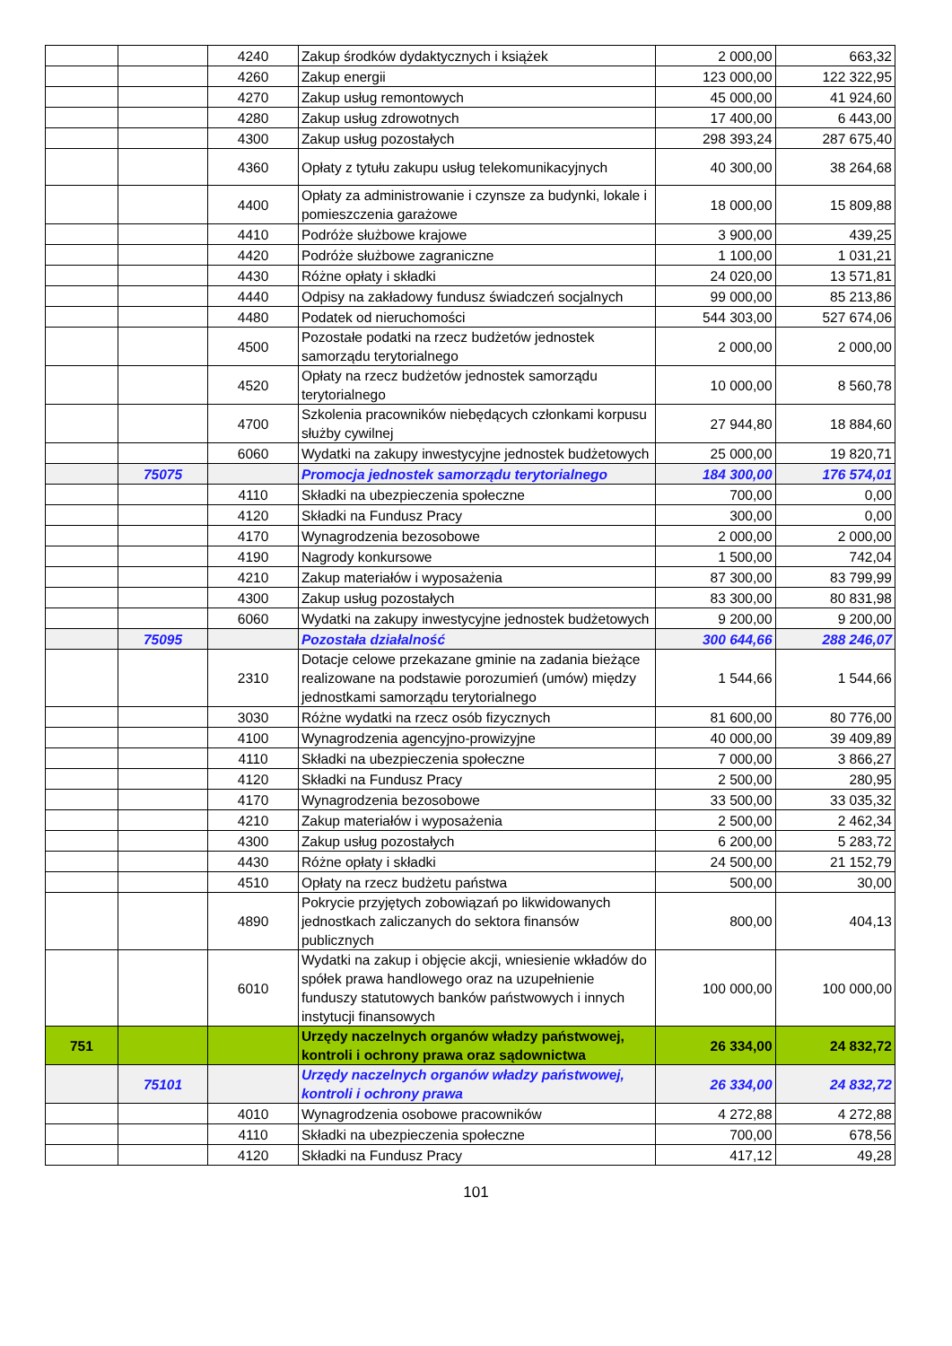| | | 4240 | Zakup środków dydaktycznych i książek | 2 000,00 | 663,32 |
| | | 4260 | Zakup energii | 123 000,00 | 122 322,95 |
| | | 4270 | Zakup usług remontowych | 45 000,00 | 41 924,60 |
| | | 4280 | Zakup usług zdrowotnych | 17 400,00 | 6 443,00 |
| | | 4300 | Zakup usług pozostałych | 298 393,24 | 287 675,40 |
| | | 4360 | Opłaty z tytułu zakupu usług telekomunikacyjnych | 40 300,00 | 38 264,68 |
| | | 4400 | Opłaty za administrowanie i czynsze za budynki, lokale i pomieszczenia garażowe | 18 000,00 | 15 809,88 |
| | | 4410 | Podróże służbowe krajowe | 3 900,00 | 439,25 |
| | | 4420 | Podróże służbowe zagraniczne | 1 100,00 | 1 031,21 |
| | | 4430 | Różne opłaty i składki | 24 020,00 | 13 571,81 |
| | | 4440 | Odpisy na zakładowy fundusz świadczeń socjalnych | 99 000,00 | 85 213,86 |
| | | 4480 | Podatek od nieruchomości | 544 303,00 | 527 674,06 |
| | | 4500 | Pozostałe podatki na rzecz budżetów jednostek samorządu terytorialnego | 2 000,00 | 2 000,00 |
| | | 4520 | Opłaty na rzecz budżetów jednostek samorządu terytorialnego | 10 000,00 | 8 560,78 |
| | | 4700 | Szkolenia pracowników niebędących członkami korpusu służby cywilnej | 27 944,80 | 18 884,60 |
| | | 6060 | Wydatki na zakupy inwestycyjne jednostek budżetowych | 25 000,00 | 19 820,71 |
| | 75075 | | Promocja jednostek samorządu terytorialnego | 184 300,00 | 176 574,01 |
| | | 4110 | Składki na ubezpieczenia społeczne | 700,00 | 0,00 |
| | | 4120 | Składki na Fundusz Pracy | 300,00 | 0,00 |
| | | 4170 | Wynagrodzenia bezosobowe | 2 000,00 | 2 000,00 |
| | | 4190 | Nagrody konkursowe | 1 500,00 | 742,04 |
| | | 4210 | Zakup materiałów i wyposażenia | 87 300,00 | 83 799,99 |
| | | 4300 | Zakup usług pozostałych | 83 300,00 | 80 831,98 |
| | | 6060 | Wydatki na zakupy inwestycyjne jednostek budżetowych | 9 200,00 | 9 200,00 |
| | 75095 | | Pozostała działalność | 300 644,66 | 288 246,07 |
| | | 2310 | Dotacje celowe przekazane gminie na zadania bieżące realizowane na podstawie porozumień (umów) między jednostkami samorządu terytorialnego | 1 544,66 | 1 544,66 |
| | | 3030 | Różne wydatki na rzecz osób fizycznych | 81 600,00 | 80 776,00 |
| | | 4100 | Wynagrodzenia agencyjno-prowizyjne | 40 000,00 | 39 409,89 |
| | | 4110 | Składki na ubezpieczenia społeczne | 7 000,00 | 3 866,27 |
| | | 4120 | Składki na Fundusz Pracy | 2 500,00 | 280,95 |
| | | 4170 | Wynagrodzenia bezosobowe | 33 500,00 | 33 035,32 |
| | | 4210 | Zakup materiałów i wyposażenia | 2 500,00 | 2 462,34 |
| | | 4300 | Zakup usług pozostałych | 6 200,00 | 5 283,72 |
| | | 4430 | Różne opłaty i składki | 24 500,00 | 21 152,79 |
| | | 4510 | Opłaty na rzecz budżetu państwa | 500,00 | 30,00 |
| | | 4890 | Pokrycie przyjętych zobowiązań po likwidowanych jednostkach zaliczanych do sektora finansów publicznych | 800,00 | 404,13 |
| | | 6010 | Wydatki na zakup i objęcie akcji, wniesienie wkładów do spółek prawa handlowego oraz na uzupełnienie funduszy statutowych banków państwowych i innych instytucji finansowych | 100 000,00 | 100 000,00 |
| 751 | | | Urzędy naczelnych organów władzy państwowej, kontroli i ochrony prawa oraz sądownictwa | 26 334,00 | 24 832,72 |
| | 75101 | | Urzędy naczelnych organów władzy państwowej, kontroli i ochrony prawa | 26 334,00 | 24 832,72 |
| | | 4010 | Wynagrodzenia osobowe pracowników | 4 272,88 | 4 272,88 |
| | | 4110 | Składki na ubezpieczenia społeczne | 700,00 | 678,56 |
| | | 4120 | Składki na Fundusz Pracy | 417,12 | 49,28 |
101